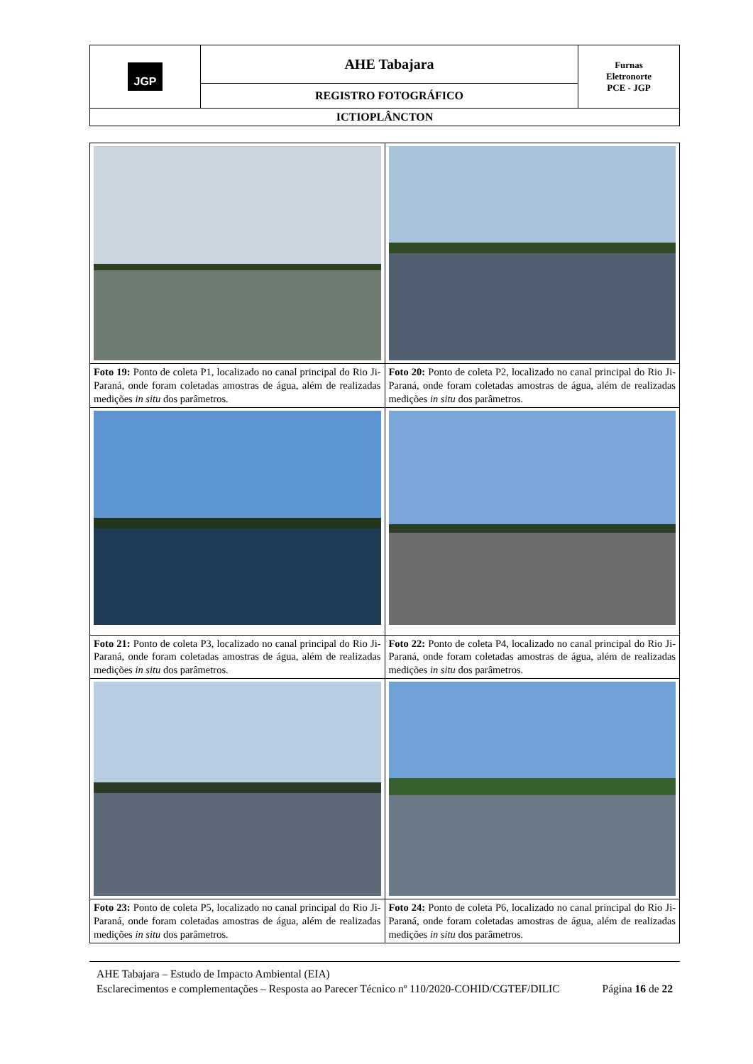| JGP | AHE Tabajara | Furnas Eletronorte PCE - JGP |
| | REGISTRO FOTOGRÁFICO | |
| ICTIOPLÂNCTON | | |
| Foto 19: Ponto de coleta P1, localizado no canal principal do Rio Ji-Paraná, onde foram coletadas amostras de água, além de realizadas medições in situ dos parâmetros. | Foto 20: Ponto de coleta P2, localizado no canal principal do Rio Ji-Paraná, onde foram coletadas amostras de água, além de realizadas medições in situ dos parâmetros. |
| Foto 21: Ponto de coleta P3, localizado no canal principal do Rio Ji-Paraná, onde foram coletadas amostras de água, além de realizadas medições in situ dos parâmetros. | Foto 22: Ponto de coleta P4, localizado no canal principal do Rio Ji-Paraná, onde foram coletadas amostras de água, além de realizadas medições in situ dos parâmetros. |
| Foto 23: Ponto de coleta P5, localizado no canal principal do Rio Ji-Paraná, onde foram coletadas amostras de água, além de realizadas medições in situ dos parâmetros. | Foto 24: Ponto de coleta P6, localizado no canal principal do Rio Ji-Paraná, onde foram coletadas amostras de água, além de realizadas medições in situ dos parâmetros. |
AHE Tabajara – Estudo de Impacto Ambiental (EIA)
Esclarecimentos e complementações – Resposta ao Parecer Técnico nº 110/2020-COHID/CGTEF/DILIC Página 16 de 22